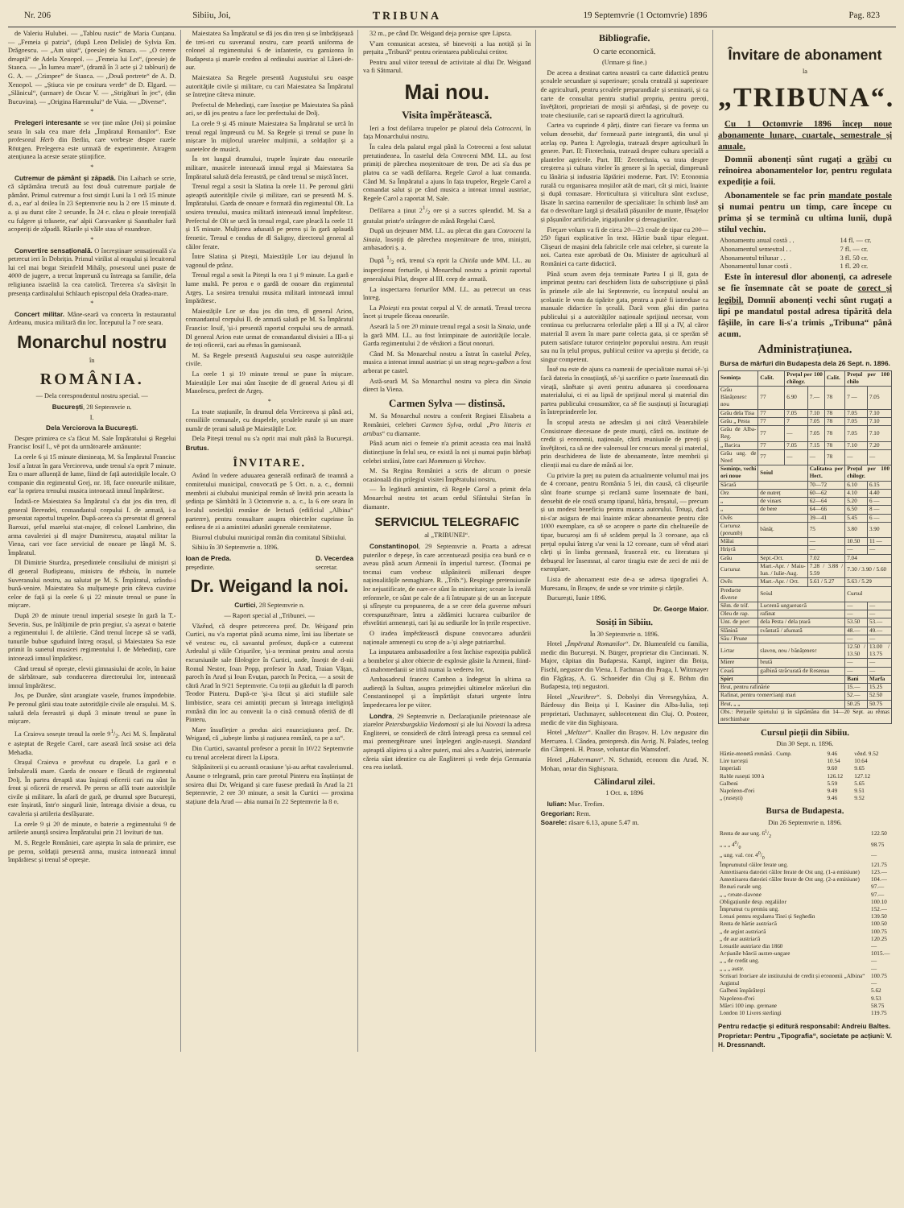Nr. 206 Sibiiu, Joi, TRIBUNA 19 Septemvrie (1 Octomvrie) 1896 Pag. 823
de Valeriu Hulubei. — „Tablou rustic“ de Maria Cunțanu. — „Femeia și patria“, (după Leon Delisle) de Sylvia Em. Drăgoescu. — „Am uitat“, (poesie) de Smara. — „O cerere dreaptă“ de Adela Xenopol. — „Femeia lui Lot“, (poesie) de Stanca. — „În lumea mare“, (dramă în 3 acte și 2 tablouri) de G. A. — „Crimpee“ de Stanca. — „Două portrete“ de A. D. Xenopol. — „Știuca vie pe cositura verde“ de D. Elgard. — „Slănicul“, (urmare) de Oscar V. — „Strigături în joc“, (din Bucuvina). — „Origina Haremului“ de Vuia. — „Diverse“.
*
Prelegeri interesante se vor ține mâne (Joi) și poimâne seara în sala cea mare dela „Împăratul Romanilor“. Este profesorul Herb din Berlin, care vorbește despre razele Röntgen. Prelegerea este urmată de experimente. Atragem atențiunea la aceste serate științifice.
*
Cutremur de pământ și zăpadă. Din Laibach se scrie, că săptămâna trecută au fost două cutremure parțiale de pământ. Primul cutremur a fost simțit Luni la 1 oră 15 minute d. a., ear' al doilea în 23 Septemvrie nou la 2 ore 15 minute d. a. și au durat câte 2 secunde. În 24 c. căzu o ploaie torențială cu fulgere și trăsnete, ear' alpii Caravanker și Sannthaler fură acoperiți de zăpadă. Râurile și văile stau sě exundeze.
*
Convertire sensațională. O încreștinare sensațională s'a petrecut ieri în Dobrițin. Primul virilist al orașului și locuitorul lui cel mai bogat Steinfeld Mihály, posesorul unei puste de 4000 de jugere, a trecut împreună cu întreaga sa familie, dela religiunea israelită la cea catolică. Trecerea s'a săvîrșit în presența cardinalului Schlauch episcopul dela Oradea-mare.
*
Concert militar. Mâne-seară va concerta în restaurantul Ardeanu, musica militară din loc. Începutul la 7 ore seara.
Monarchul nostru
în
ROMÂNIA.
— Dela corespondentul nostru special. —
București, 28 Septemvrie n.
I.
Dela Verciorova la București.
Despre primirea ce s'a făcut M. Sale Împăratului și Regelui Francisc Iosif I., vě pot da următoarele amănunte:
La orele 6 și 15 minute dimineața, M. Sa Împăratul Francisc Iosif a întrat în gara Verciorova, unde trenul s'a oprit 7 minute. Era o mare afluență de lume, fiind de față autoritățile locale. O companie din regimentul Gorj, nr. 18, face onorurile militare, ear' la oprirea trenului musica intonează imnul împărătesc.
Îndată-ce Maiestatea Sa Împăratul s'a dat jos din tren, dl general Berendei, comandantul corpului I. de armată, i-a presentat raportul trupelor. După-aceea s'a presentat dl general Barozzi, șeful marelui stat-major, dl colonel Lambrino, din arma cavaleriei și dl major Dumitrescu, atașatul militar la Viena, cari vor face serviciul de onoare pe lângă M. S. Împăratul.
Dl Dimitrie Sturdza, președintele consiliului de miniștri și dl general Budișteanu, ministru de rĕsboiu, în numele Suveranului nostru, au salutat pe M. S. Împăratul, urându-i bună-venire. Maiestatea Sa mulțumește prin câteva cuvinte celor de față și la orele 6 și 22 minute trenul se pune în mișcare.
După 20 de minute trenul imperial sosește în gară la T.-Severin. Sus, pe înălțimile de prin pregiur, s'a așezat o baterie a regimentului I. de altilerie. Când trenul începe să se vadă, tunurile bubue sguduind întreg orașul, și Maiestatea Sa este primit în sunetul musicei regimentului I. de Mehedinți, care intonează imnul împărătesc.
Când trenul sě oprește, elevii gimnasiului de acolo, în haine de sărbătoare, sub conducerea directorului lor, intonează imnul împărătesc.
Jos, pe Dunăre, sûnt arangiate vasele, frumos împodobite. Pe peronul gării stau toate autoritățile civile ale orașului. M. S. salută dela fereastră și după 3 minute trenul se pune în mișcare.
La Craiova sosește trenul la orele 91/2. Aci M. S. Împăratul e așteptat de Regele Carol, care aseară încă sosise aci dela Mehadia.
Orașul Craiova e provĕzut cu drapele. La gară e o îmbulzeală mare. Garda de onoare e făcută de regimentul Dolj. În partea dreaptă stau înșirați oficerii cari nu sûnt în front și oficerii de reservă. Pe peron se află toate autoritățile civile și militare. În afară de gară, pe drumul spre București, este înșirată, într'o singură linie, întreaga divisie a doua, cu cavaleria și artileria desfășurate.
La orele 9 și 20 de minute, o baterie a regimentului 9 de artilerie anunță sosirea Împăratului prin 21 lovituri de tun.
M. S. Regele României, care aștepta în sala de primire, ese pe peron, soldații presentă arma, musica intonează imnul împărătesc și trenul sě oprește.
Maiestatea Sa Împăratul se dă jos din tren și se îmbrățișează de trei-ori cu suveranul nostru, care poartă uniforma de colonel al regimentului 6 de infanterie, cu garnizona în Budapesta și marele cordon al ordinului austriac al Lânei-de-aur.
Maiestatea Sa Regele presentă Augustului seu oaspe autoritățile civile și militare, cu cari Maiestatea Sa Împăratul se întreține câteva minute.
Prefectul de Mehedinți, care însoțise pe Maiestatea Sa până aci, se dă jos pentru a face loc prefectului de Dolj.
La orele 9 și 45 minute Maiestatea Sa Împăratul se urcă în trenul regal împreună cu M. Sa Regele și trenul se pune în mișcare în mijlocul urarelor mulțimii, a soldaților și a sunetelor de musică.
În tot lungul drumului, trupele înșirate dau onorurile militare, musicele intonează imnul regal și Maiestatea Sa Împăratul salută dela fereastră, pe când trenul se mișcă încet.
Trenul regal a sosit la Slatina la orele 11. Pe peronul gării așteaptă autoritățile civile și militare, cari se presentă M. S. Împăratului. Garda de onoare e formată din regimentul Olt. La sosirea trenului, musica militară intonează imnul împĕrătesc. Prefectul de Olt se urcă în trenul regal, care pleacă la orele 11 și 15 minute. Mulțimea adunată pe peron și în gară aplaudă frenetic. Trenul e condus de dl Saligny, directorul general al căilor ferate.
Între Slatina și Pitești, Maiestățile Lor iau dejunul în vagonul de prânz.
Trenul regal a sosit la Pitești la ora 1 și 9 minute. La gară e lume multă. Pe peron e o gardă de onoare din regimentul Argeș. La sosirea trenului musica militară intonează imnul împărătesc.
Maiestățile Lor se dau jos din tren, dl general Arion, comandantul corpului II. de armată salută pe M. Sa Împăratul Francisc Iosif, 'și-i presentă raportul corpului seu de armată. Dl general Arion este urmat de comandantul divisiei a III-a și de toți oficerii, cari au rĕmas în garnisoană.
M. Sa Regele presentă Augustului seu oaspe autoritățile civile.
La orele 1 și 19 minute trenul se pune în mișcare. Maiestățile Lor mai sûnt însoțite de dl general Ariou și dl Manolescu, prefect de Argeș.
*
La toate stațiunile, în drumul dela Verciorova și până aci, consiliile comunale, cu drapelele, școalele rurale și un mare număr de țerani salută pe Maiestățile Lor.
Dela Pitești trenul nu s'a oprit mai mult până la București. Brutus.
ÎNVITARE.
Având în vedere aduuarea generală ordinară de toamnă a comitetului municipal, convocată pe 5 Oct. n. a. c., domnii membrii ai clubului municipal român sě învită prin aceasta la ședința pe Sâmbătă în 3 Octomvrie n. a. c., la 6 ore seara în localul societății române de lectură (edificiul „Albina“ parterre), pentru consultare asupra obiectelor cuprinse în ordinea de zi a amintitei adunări generale comitatense.
Biuroul clubului municipal român din comitatul Sibiiului.
Sibiiu în 30 Septemvrie n. 1896.
Ioan de Preda.
președinte. D. Vecerdea
secretar.
Dr. Weigand la noi.
Curtici, 28 Septemvrie n.
— Raport special al „Tribunei. —
Văzênd, că despre petrecerea prof. Dr. Weigand prin Curtici, nu v'a raportat până acuma nime, îmi iau libertate se vě vestesc eu, că savantul profesor, după-ce a cutreerat Ardealul și văile Crișurilor, 'și-a terminat pentru anul acesta excursiunile sale filologice în Curtici, unde, însoțit de d-nii Romul Nestor, Ioan Popp, profesor în Arad, Traian Vățan, paroch în Arad și Ioan Evuțan, paroch în Pecica, — a sosit de cătră Arad în 9/21 Septemvrie. Cu toții au găzduit la dl paroch Teodor Pinteru. După-ce 'și-a făcut și aici studiile sale limbistice, seara cei amintiți precum și întreaga inteligință română din loc au convenit la o cină comună oferită de dl Pinteru.
Mare însuflețire a produs aici enunciațiunea prof. Dr. Weigand, că „iubește limba și națiunea română, ca pe a sa“.
Din Curtici, savantul profesor a pornit în 10/22 Septemvrie cu trenul accelerat direct la Lipsca.
Stăpânitorii și cu această ocasiune 'și-au arĕtat cavalerismul. Anume o telegramă, prin care preotul Pinteru era înștiințat de sosirea dlui Dr. Weigand și care fusese predată în Arad la 21 Septemvrie, 2 ore 30 minute, a sosit la Curtici — proxima stațiune dela Arad — abia numai în 22 Septemvrie la 8 o.
32 m., pe când Dr. Weigand deja pornise spre Lipsca.
V'am comunicat acestea, sě binevoiți a lua notiță și în prețuita „Tribună“ pentru orientarea publicului cetitor.
Pentru anul viitor terenul de activitate al dlui Dr. Weigand va fi Sătmarul.
Mai nou.
Visita împĕrătească.
Ieri a fost defilarea trupelor pe platoul dela Cotroceni, în fața Monarchului nostru.
În calea dela palatul regal până la Cotroceni a fost salutat pretutindenea. În castelul dela Cotroceni MM. LL. au fost primiți de părechea moștenitoare de tron. De aci s'a dus pe platou ca se vadă defilarea. Regele Carol a luat comanda. Când M. Sa Împăratul a ajuns în fața trupelor, Regele Carol a comandat salut și pe când musica a intonat imnul austriac, Regele Carol a raportat M. Sale.
Defilarea a ținut 21/2 ore și a succes splendid. M. Sa a gratulat printr'o strângere de mână Regelui Carol.
După un dejeuner MM. LL. au plecat din gara Cotroceni la Sinaia, însoțiți de părechea moștenitoare de tron, miniștri, ambasadori ș. a.
După 1/2 oră, trenul s'a oprit la Chitila unde MM. LL. au inspecționat forturile, și Monarchul nostru a primit raportul generalului Pilat, despre al III. corp de armată.
La inspectarea forturilor MM. LL. au petrecut un ceas întreg.
La Ploiești era postat corpul al V. de armată. Trenul trecea încet și trupele făceau onorurile.
Aseară la 5 ore 20 minute trenul regal a sosit la Sinaia, unde la gară MM. LL. au fost întimpinate de autoritățile locale. Garda regimentului 2 de vênători a făcut onoruri.
Când M. Sa Monarchul nostru a întrat în castelul Peleș, musica a intonat imnul austriac și un steag negru-galben a fost arborat pe castel.
Astă-seară M. Sa Monarchul nostru va pleca din Sinaia direct la Viena.
Carmen Sylva — distinsă.
M. Sa Monarchul nostru a conferit Reginei Elisabeta a României, celebrei Carmen Sylva, ordul „Pro litteris et artibus“ cu diamante.
Până acum nici o femeie n'a primit aceasta cea mai înaltă distincțiune în felul seu, ce există la noi și numai puțin bărbați celebri străini, între cari Mommsen și Virchov.
M. Sa Regina României a scris de altcum o poesie ocasională din prilegiul visitei Împĕratului nostru.
— În legătură amintim, că Regele Carol a primit dela Monarchul nostru tot acum ordul Sfântului Stefan în diamante.
SERVICIUL TELEGRAFIC
al „TRIBUNEI“.
Constantinopol, 29 Septemvrie n. Poarta a adresat puterilor o depeșe, în care accentuează posiția cea bună ce o aveau până acum Armenii în imperiul turcesc. (Tocmai pe tocmai cum vorbesc stăpânitorii millenari despre naționalitățile nemaghiare. R. „Trib.“). Respinge pretensiunile lor nejustificate, de oare-ce sûnt în minoritate; scoate la iveală reformele, ce sûnt pe cale de a fi întrupate și de un an începute și sfîrșește cu propunerea, de a se cere dela guverne mĕsuri corespunzĕtoare, întru a zădărnici lucrarea cuiburilor de rĕsvrătiri armenești, cari își au sediurile lor în țerile respective.
O iradea împĕrătească dispune convocarea adunării naționale armenești cu scop de a-'și alege patriarchul.
La imputarea ambasadorilor a fost închise expoziția publică a bombelor și altor obiecte de explosie găsite la Armeni, fiind-că mahomedanii se irită numai la vederea lor.
Ambasadorul francez Cambon a înde­getat în ultima sa audiență la Sultan, asupra primejdiei ultimelor măceluri din Constantinopol și a împărtășit sfaturi urgente întru împedecarea lor pe viitor.
Londra, 29 Septemvrie n. Declarațiunile prietenoase ale ziarelor Petersburgskiia Viedomosti și ale lui Novosti la adresa Engliterei, se consideră de cătră întreagă presa ca semnul cel mai premergĕtoare unei înțelegeri anglo-rusești. Standard așteaptă alipirea și a altor puteri, mai ales a Austriei, interesele căreia sûnt identice cu ale Engliterei și vede deja Germania cea rea isolată.
Bibliografie.
O carte economică.
(Urmare și fine.)
De aceea a destinat cartea noastră ca carte didactică pentru școalele secundare și superioare; școala centrală și superioare de agricultură, pentru școalele preparandiale și seminarii, și ca carte de consultat pentru studiul propriu, pentru preoți, învĕțători, proprietari de moșii și arêndași, și de povețe cu toate chestiunile, cari se rapoartă direct la agricultură.
Cartea va cuprinde 4 părți, dintre cari fiecare va forma un volum deosebit, dar' formează parte integrantă, din unul și acelaș op. Partea I: Agrologia, tratează despre agricultură în genere. Part. II: Fitotechnia, tratează despre cultura specială a plantelor agricole. Part. III: Zeotechnia, va trata despre creșterea și cultura vitelor în genere și în special, dimpreună cu lânăria și industria lăptăriei moderne. Part. IV: Economia rurală cu organisarea moșiilor atât de mari, cât și mici, înainte și după comasare. Horticultura și viticultura sûnt excluse, lăsate în sarcina oamenilor de specialitate: în schimb însě am dat o desvoltare largă și detailată pășunilor de munte, fênațelor și pășunilor artificiale, irigațiunilor și drenagiurilor.
Fieçare volum va fi de circa 20—23 coale de tipar cu 200—250 figuri explicative în text. Hârtie bună tipar elegant. Clișeuri de mașini dela fabricile cele mai celebre, și curente la noi. Cartea este aprobată de On. Minister de agricultură al României ca carte didactică.
Până scum avem deja terminate Partea I și II, gata de imprimat pentru cari deschidem lista de subscripțiune și până în primele zile ale lui Septemvrie, cu începutul noului an școlastic le vom da tipărite gata, pentru a putè fi introduse ca manuale didactice în școală. Dacă vom găsi din partea publicului și a autorităților naționale sprijinul necesar, vom continua cu prelucrarea celorlalte părți a III și a IV, al căror material îl avem în mare parte colecta gata, și ce sperăm sě putem satisface tuturor cerințelor poporului nostru. Am reușit sau nu în țelul propus, publicul cetitor va aprețiu și decide, ca singur competent.
Însě nu este de ajuns ca oamenii de specialitate numai sě-'și facă datoria în consțiință, sě-'și sacrifice o parte însemnată din vieață, sănĕtate și averi pentru adunarea și coordonarea materialului, ci ei au lipsă de sprijinul moral și material din partea publicului consumător, ca sě fie susținuți și încuragiați în întreprinderele lor.
În scopul acesta ne adresăm și noi cătră Venerabilele Consistoare diecesane de peste munți, cătră on. institute de credit și economii, naționale, cătră reuniunile de preoți și învĕțători, ca să ne dee valorosul lor concurs moral și material, prin deschiderea de liste de abonamente, între membrii și clienții mai cu dare de mână ai lor.
Cu privire la preț nu putem da actualmente volumul mai jos de 4 coroane, pentru România 5 lei, din causă, că clișeurile sûnt foarte scumpe și reclamă sume însemnate de bani, deosebit de ele costă scump tiparul, hâria, broșatul, — precum și un modest beneficiu pentru munca autorului. Totuși, dacă ni-s'ar asigura de mai înainte măcar abonamente pentru câte 1000 exemplare, ca sě se acopere o parte din cheltueeile de tipar, bucuroși am fi sě scădem prețul la 3 coroane, așa că prețul opului întreg s'ar veni la 12 coroane, cum sě vênd atari cărți și în limba germană, franceză etc. cu literatura și debușeul lor însemnat, al caror tiragiu este de zeci de mii de exemplare.
Lista de abonament este de-a se adresa tipografiei A. Muresanu, în Brașov, de unde se vor trimite și cărțile.
București, Iunie 1896.
Dr. George Maior.
Sosiți în Sibiiu.
În 30 Septemvrie n. 1896.
Hotel „Împĕratul Romanilor“. Dr. Blumenfeld cu familia, medic din București. N. Bürger, proprietar din Cincinnati. N. Major, căpitan din Budapesta. Kampl, inginer din Boița, Fischl, negustor din Viena. I. Fachman din Praga, I. Wittmayer din Făgăraș, A. G. Schneider din Cluj și E. Böhm din Budapesta, toți negustori.
Hotel „Neurihrer“. S. Dobolyi din Veresegyháza, A. Bárdossy din Boița și I. Kasiner din Alba-Iulia, toți proprietari. Unchmayer, sublocotenent din Cluj. O. Posteor, medic de vite din Sighișoara.
Hotel „Meltzer“. Knaller din Brașov. H. Löv negustor din Mercurea. I. Cândea, protopresb. din Avrig. N. Palades, teolog din Câmpeni. H. Prasse, voluntar din Wamsdorf.
Hotel „Habermann“. N. Schmidt, econom din Arad. N. Mohan, notar din Sighișoara.
Călindarul zilei.
1 Oct. n. 1896
Iulian: Muc. Trofim.
Gregorian: Rem.
Soarele: răsare 6.13, apune 5.47 m.
Învitare de abonament
la
„TRIBUNA“.
Cu 1 Octomvrie 1896 încep noue abonamente lunare, cuartale, semestrale și anuale.
Domnii abonenți sûnt rugați a grăbi cu reînoirea abonamentelor lor, pentru regulata expediție a foii.
Abonamentele se fac prin mandate postale și numai pentru un timp, care începe cu prima și se termină cu ultima lunii, după stilul vechiu.
| Abonamentu anual costă . . | 14 fl. — cr. |
| Abonamentul semestral . . | 7 fl. — cr. |
| Abonamentul trilunar . . | 3 fl. 50 cr. |
| Abonamentul lunar costă . | 1 fl. 20 cr. |
Este în interesul dlor abonenți, ca adresele se fie însemnate cât se poate de corect și legibil. Domnii abonenți vechi sûnt rugați a lipi pe mandatul postal adresa tipărită dela fâșiile, în care li-s'a trimis „Tribuna“ până acum.
Administrațiunea.
Bursa de mărfuri din Budapesta dela 26 Sept. n. 1896.
| Semința | Calit. | Prețul per 100 chilogr. | | Calit. | Prețul per 100 chilo | |
| --- | --- | --- | --- | --- | --- | --- |
| Grâu Bănățenesc nou | 77 | 6.90 | 7.— | 78 | 7 — | 7.05 |
| Grâu dela Tisa | 77 | 7.05 | 7.10 | 78 | 7.05 | 7.10 |
| Grâu „ Pesta | 77 | 7 | 7.05 | 78 | 7.05 | 7.10 |
| Grâu de Alba-Reg. | 77 | — | 7.05 | 78 | 7.05 | 7.10 |
| „ Bacica | 77 | 7.05 | 7.15 | 78 | 7.10 | 7.20 |
| Grâu ung. de Nord | 77 | — | — | 78 | — | — |
| Semințe, vechi ori noue | Soiul | | Calitatea per Hect. | | Prețul per 100 chilogr. | |
| Săcară | | | 70—72 | | 6.10 | 6.15 |
| Orz | de nutreț | | 60—62 | | 4.10 | 4.40 |
| „ | de vinars | | 62—64 | | 5.20 | 6 — |
| „ | de bere | | 64—66 | | 6.50 | 8 — |
| Ovĕs | | | 39—41 | | 5.45 | 6 — |
| Cucuruz (porumb) | bănăț. | | 75 | | 3.80 | 3.90 |
| Mălai | | | — | | 10.50 | 11 — |
| Hrișcă | | | — | | — | — |
| Grâu | Sept.-Oct. | | 7.02 | | 7.04 | |
| Cucuruz | Mart.-Apr. / Maiu-Iun. / Iulie-Aug. | | 7.28 / 3.88 / 5.59 | | 7.30 / 3.90 / 5.60 | |
| Ovĕs | Mart.-Apr. / Oct. | | 5.61 / 5.27 | | 5.63 / 5.29 | |
| Producte diverse | Soiul | | | | Cursul | |
| Sĕm. de trif. | Lucernă ungurească | | | | — | — |
| Oleu de rap. | rafinat | | | | — | — |
| Uns. de porc | dela Pesta / dela țeară | | | | 53.50 | 53.— |
| Slănină | svântată / afumată | | | | 48.— | 49.— |
| Său / Prune | | | | | — | — |
| Lictar | slavon, nou / bănățenesc | | | | 12.50 / 13.50 | 13.00 / 13.75 |
| Miere | brută | | | | — | — |
| Ceară | galbină străcurată de Rosenau | | | | — | — |
| Spirt | | | | | Bani | Marfa |
| Brut, pentru rafinărie | | | | | 15.— | 15.25 |
| Rafinat, pentru comercianți mari | | | | | 52.— | 52.50 |
| Brut, „ „ | | | | | 50.25 | 50.75 |
| Obs.: Prețurile spirtului și în săptămâna din 14—20 Sept. au rĕmas neschimbate | | | | | | |
Cursul pieții din Sibiiu.
Din 30 Sept. n. 1896.
| Hârtie-monetă română . Cump. | 9.46 | vênd. 9.52 |
| Lire turcești | 10.54 | 10.64 |
| Imperiali | 9.60 | 9.65 |
| Ruble rusești 100 à | 126.12 | 127.12 |
| Galbeni | 5.59 | 5.65 |
| Napoleon-d'ori | 9.49 | 9.51 |
| „ (rusești) | 9.46 | 9.52 |
Bursa de Budapesta.
Din 26 Septemvrie n. 1896.
| Renta de aur ung. 61/2 | 122.50 |
| „ „ „ 40/0 | 98.75 |
| „ ung. val. cor. 40/0 | — |
| Împrumutul căilor ferate ung. | 121.75 |
| Amortisarea datoriei căilor ferate de Ost ung. (1-a emisiune) | 123.— |
| Amortisarea datoriei căilor ferate de Ost ung. (2-a emisiune) | 104.— |
| Bonuri rurale ung. | 97.— |
| „ „ croate-slavone | 97.— |
| Obligațiunile desp. regaliilor | 100.10 |
| Împrumut cu premiu ung. | 152.— |
| Losuri pentru regularea Tisei și Seghedin | 139.50 |
| Renta de hârtie austriacă | 100.50 |
| „ de argint austriacă | 100.75 |
| „ de aur austriacă | 120.25 |
| Losurile austriace din 1860 | — |
| Acțiunile băncii austro-ungare | 1015.— |
| „ „ de credit ung. | — |
| „ „ „ austr. | — |
| Scrisuri fonciare ale institutului de credit și economii „Albina“ | 100.75 |
| Argintul | — |
| Galbeni împărătești | 5.62 |
| Napoleon-d'ori | 9.53 |
| Mărci 100 imp. germane | 58.75 |
| London 10 Livres sterlingi | 119.75 |
Pentru redacție și editură responsabil: Andreiu Baltes.
Proprietar: Pentru „Tipografia“, societate pe acțiuni: V. H. Dressnandt.